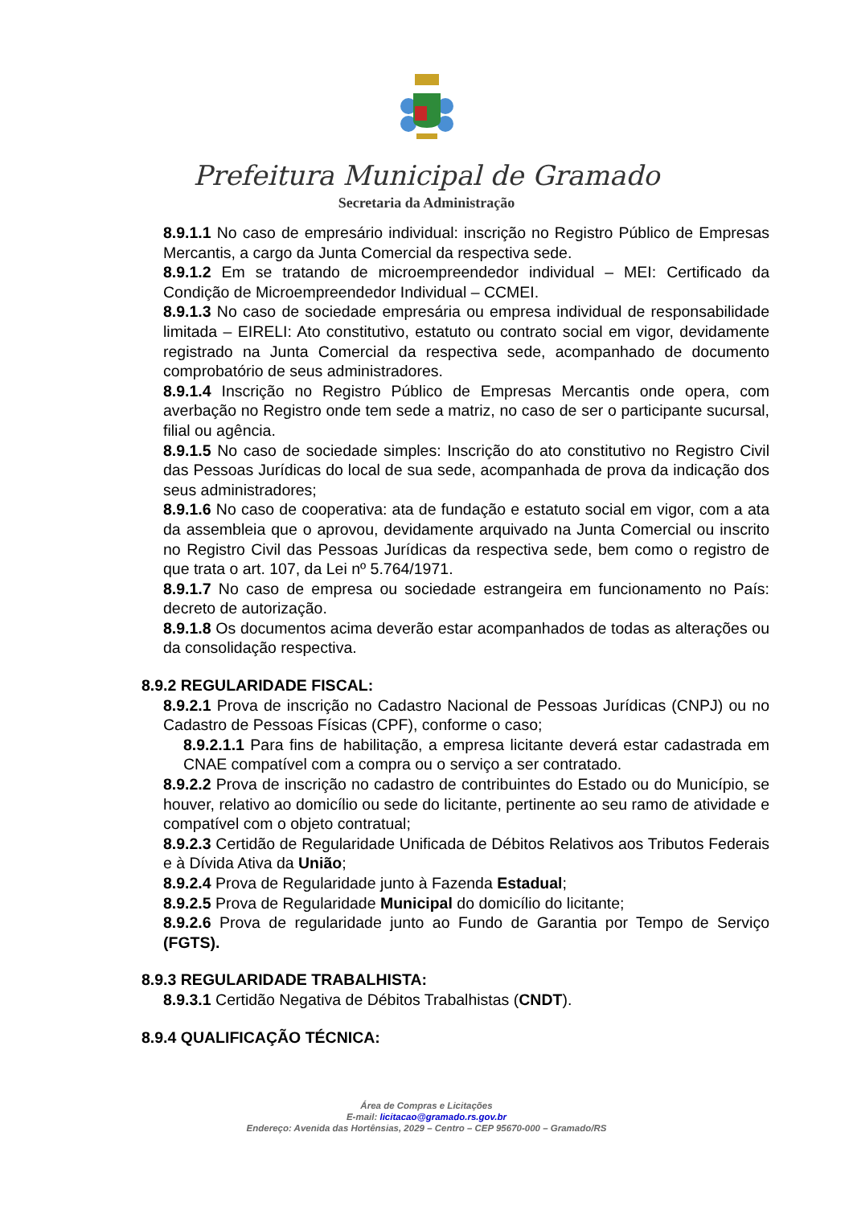Prefeitura Municipal de Gramado
Secretaria da Administração
8.9.1.1 No caso de empresário individual: inscrição no Registro Público de Empresas Mercantis, a cargo da Junta Comercial da respectiva sede.
8.9.1.2 Em se tratando de microempreendedor individual – MEI: Certificado da Condição de Microempreendedor Individual – CCMEI.
8.9.1.3 No caso de sociedade empresária ou empresa individual de responsabilidade limitada – EIRELI: Ato constitutivo, estatuto ou contrato social em vigor, devidamente registrado na Junta Comercial da respectiva sede, acompanhado de documento comprobatório de seus administradores.
8.9.1.4 Inscrição no Registro Público de Empresas Mercantis onde opera, com averbação no Registro onde tem sede a matriz, no caso de ser o participante sucursal, filial ou agência.
8.9.1.5 No caso de sociedade simples: Inscrição do ato constitutivo no Registro Civil das Pessoas Jurídicas do local de sua sede, acompanhada de prova da indicação dos seus administradores;
8.9.1.6 No caso de cooperativa: ata de fundação e estatuto social em vigor, com a ata da assembleia que o aprovou, devidamente arquivado na Junta Comercial ou inscrito no Registro Civil das Pessoas Jurídicas da respectiva sede, bem como o registro de que trata o art. 107, da Lei nº 5.764/1971.
8.9.1.7 No caso de empresa ou sociedade estrangeira em funcionamento no País: decreto de autorização.
8.9.1.8 Os documentos acima deverão estar acompanhados de todas as alterações ou da consolidação respectiva.
8.9.2 REGULARIDADE FISCAL:
8.9.2.1 Prova de inscrição no Cadastro Nacional de Pessoas Jurídicas (CNPJ) ou no Cadastro de Pessoas Físicas (CPF), conforme o caso;
8.9.2.1.1 Para fins de habilitação, a empresa licitante deverá estar cadastrada em CNAE compatível com a compra ou o serviço a ser contratado.
8.9.2.2 Prova de inscrição no cadastro de contribuintes do Estado ou do Município, se houver, relativo ao domicílio ou sede do licitante, pertinente ao seu ramo de atividade e compatível com o objeto contratual;
8.9.2.3 Certidão de Regularidade Unificada de Débitos Relativos aos Tributos Federais e à Dívida Ativa da União;
8.9.2.4 Prova de Regularidade junto à Fazenda Estadual;
8.9.2.5 Prova de Regularidade Municipal do domicílio do licitante;
8.9.2.6 Prova de regularidade junto ao Fundo de Garantia por Tempo de Serviço (FGTS).
8.9.3 REGULARIDADE TRABALHISTA:
8.9.3.1 Certidão Negativa de Débitos Trabalhistas (CNDT).
8.9.4 QUALIFICAÇÃO TÉCNICA:
Área de Compras e Licitações
E-mail: licitacao@gramado.rs.gov.br
Endereço: Avenida das Hortênsias, 2029 – Centro – CEP 95670-000 – Gramado/RS